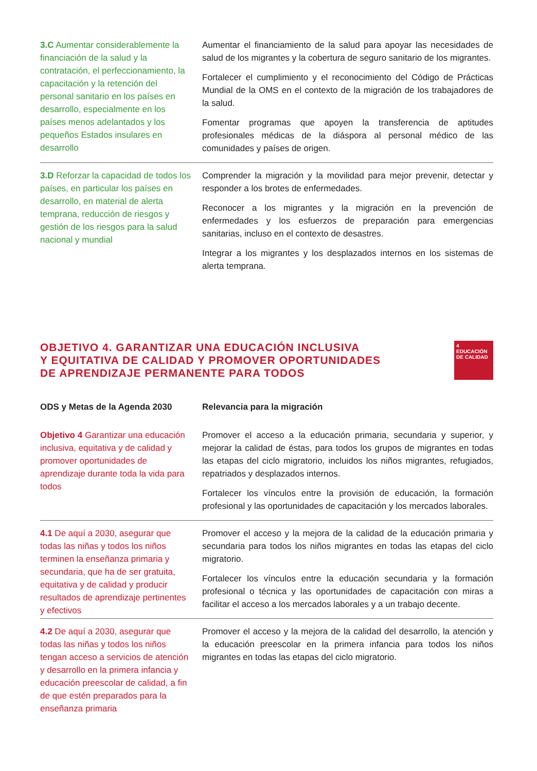| 3.C Aumentar considerablemente la financiación de la salud y la contratación, el perfeccionamiento, la capacitación y la retención del personal sanitario en los países en desarrollo, especialmente en los países menos adelantados y los pequeños Estados insulares en desarrollo | Aumentar el financiamiento de la salud para apoyar las necesidades de salud de los migrantes y la cobertura de seguro sanitario de los migrantes. Fortalecer el cumplimiento y el reconocimiento del Código de Prácticas Mundial de la OMS en el contexto de la migración de los trabajadores de la salud. Fomentar programas que apoyen la transferencia de aptitudes profesionales médicas de la diáspora al personal médico de las comunidades y países de origen. |
| 3.D Reforzar la capacidad de todos los países, en particular los países en desarrollo, en material de alerta temprana, reducción de riesgos y gestión de los riesgos para la salud nacional y mundial | Comprender la migración y la movilidad para mejor prevenir, detectar y responder a los brotes de enfermedades. Reconocer a los migrantes y la migración en la prevención de enfermedades y los esfuerzos de preparación para emergencias sanitarias, incluso en el contexto de desastres. Integrar a los migrantes y los desplazados internos en los sistemas de alerta temprana. |
OBJETIVO 4. GARANTIZAR UNA EDUCACIÓN INCLUSIVA
Y EQUITATIVA DE CALIDAD Y PROMOVER OPORTUNIDADES
DE APRENDIZAJE PERMANENTE PARA TODOS
4 EDUCACIÓN DE CALIDAD
| ODS y Metas de la Agenda 2030 | Relevancia para la migración |
| --- | --- |
| Objetivo 4 Garantizar una educación inclusiva, equitativa y de calidad y promover oportunidades de aprendizaje durante toda la vida para todos | Promover el acceso a la educación primaria, secundaria y superior, y mejorar la calidad de éstas, para todos los grupos de migrantes en todas las etapas del ciclo migratorio, incluidos los niños migrantes, refugiados, repatriados y desplazados internos. Fortalecer los vínculos entre la provisión de educación, la formación profesional y las oportunidades de capacitación y los mercados laborales. |
| 4.1 De aquí a 2030, asegurar que todas las niñas y todos los niños terminen la enseñanza primaria y secundaria, que ha de ser gratuita, equitativa y de calidad y producir resultados de aprendizaje pertinentes y efectivos | Promover el acceso y la mejora de la calidad de la educación primaria y secundaria para todos los niños migrantes en todas las etapas del ciclo migratorio. Fortalecer los vínculos entre la educación secundaria y la formación profesional o técnica y las oportunidades de capacitación con miras a facilitar el acceso a los mercados laborales y a un trabajo decente. |
| 4.2 De aquí a 2030, asegurar que todas las niñas y todos los niños tengan acceso a servicios de atención y desarrollo en la primera infancia y educación preescolar de calidad, a fin de que estén preparados para la enseñanza primaria | Promover el acceso y la mejora de la calidad del desarrollo, la atención y la educación preescolar en la primera infancia para todos los niños migrantes en todas las etapas del ciclo migratorio. |